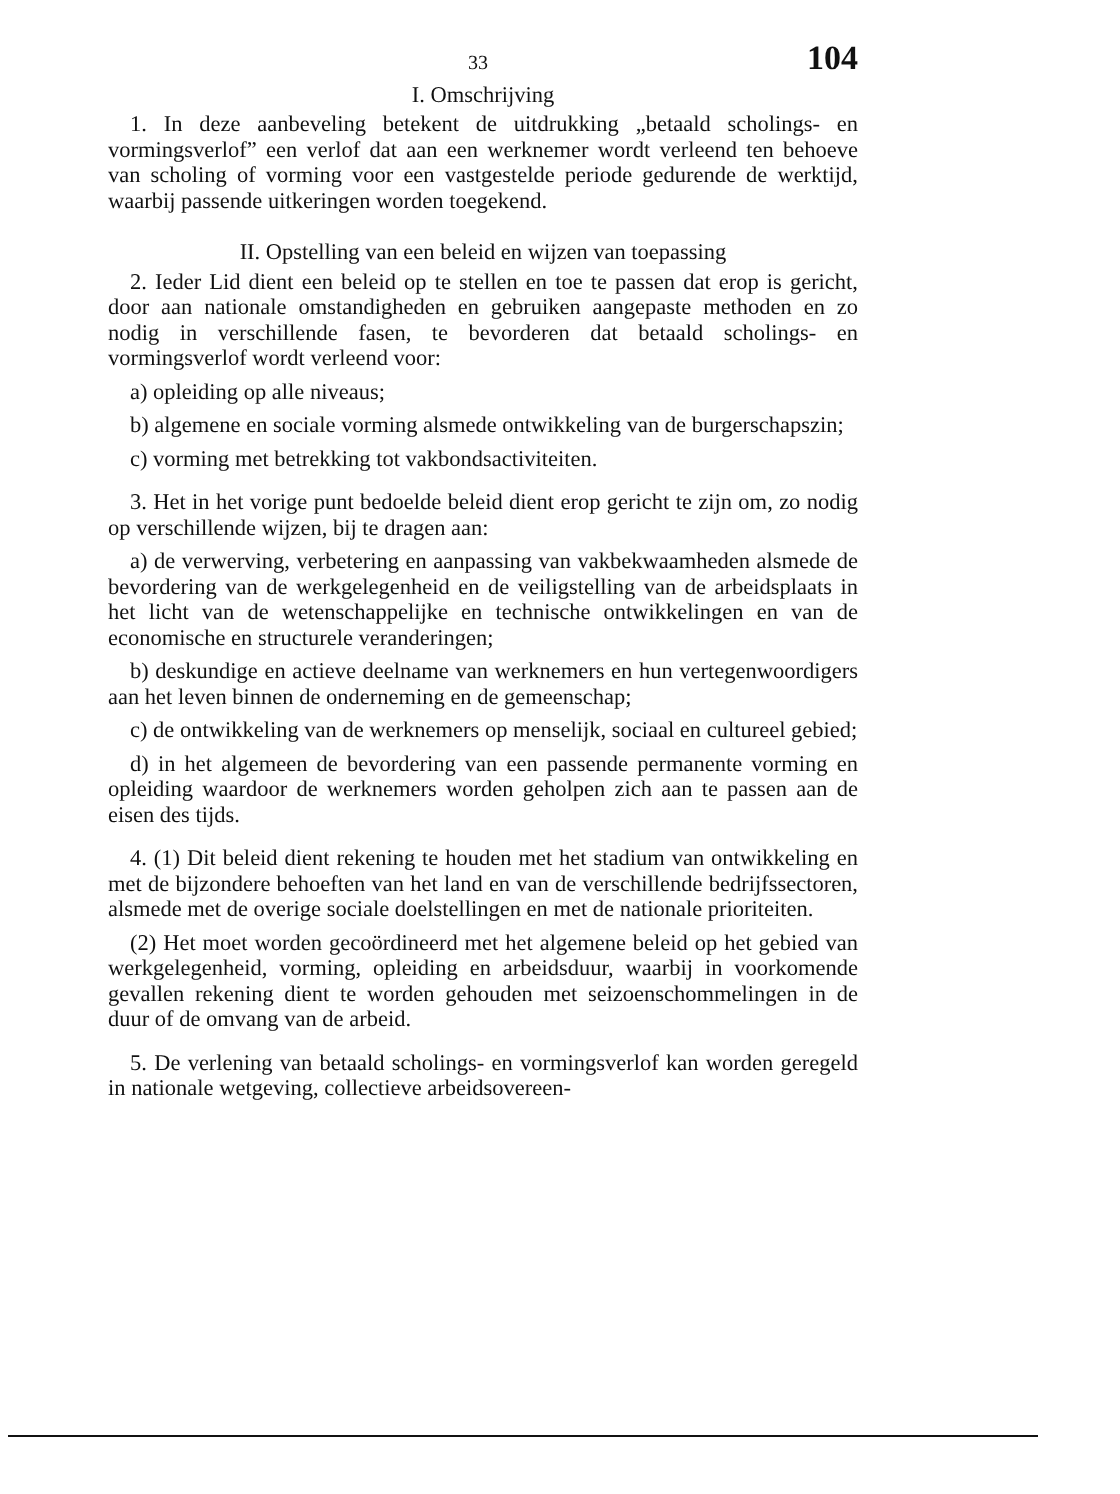33 104
I. Omschrijving
1. In deze aanbeveling betekent de uitdrukking „betaald scholings- en vormingsverlof” een verlof dat aan een werknemer wordt verleend ten behoeve van scholing of vorming voor een vastgestelde periode gedurende de werktijd, waarbij passende uitkeringen worden toegekend.
II. Opstelling van een beleid en wijzen van toepassing
2. Ieder Lid dient een beleid op te stellen en toe te passen dat erop is gericht, door aan nationale omstandigheden en gebruiken aangepaste methoden en zo nodig in verschillende fasen, te bevorderen dat betaald scholings- en vormingsverlof wordt verleend voor:
a) opleiding op alle niveaus;
b) algemene en sociale vorming alsmede ontwikkeling van de burgerschapszin;
c) vorming met betrekking tot vakbondsactiviteiten.
3. Het in het vorige punt bedoelde beleid dient erop gericht te zijn om, zo nodig op verschillende wijzen, bij te dragen aan:
a) de verwerving, verbetering en aanpassing van vakbekwaamheden alsmede de bevordering van de werkgelegenheid en de veiligstelling van de arbeidsplaats in het licht van de wetenschappelijke en technische ontwikkelingen en van de economische en structurele veranderingen;
b) deskundige en actieve deelname van werknemers en hun vertegenwoordigers aan het leven binnen de onderneming en de gemeenschap;
c) de ontwikkeling van de werknemers op menselijk, sociaal en cultureel gebied;
d) in het algemeen de bevordering van een passende permanente vorming en opleiding waardoor de werknemers worden geholpen zich aan te passen aan de eisen des tijds.
4. (1) Dit beleid dient rekening te houden met het stadium van ontwikkeling en met de bijzondere behoeften van het land en van de verschillende bedrijfssectoren, alsmede met de overige sociale doelstellingen en met de nationale prioriteiten.
(2) Het moet worden gecoördineerd met het algemene beleid op het gebied van werkgelegenheid, vorming, opleiding en arbeidsduur, waarbij in voorkomende gevallen rekening dient te worden gehouden met seizoenschommelingen in de duur of de omvang van de arbeid.
5. De verlening van betaald scholings- en vormingsverlof kan worden geregeld in nationale wetgeving, collectieve arbeidsovereen-